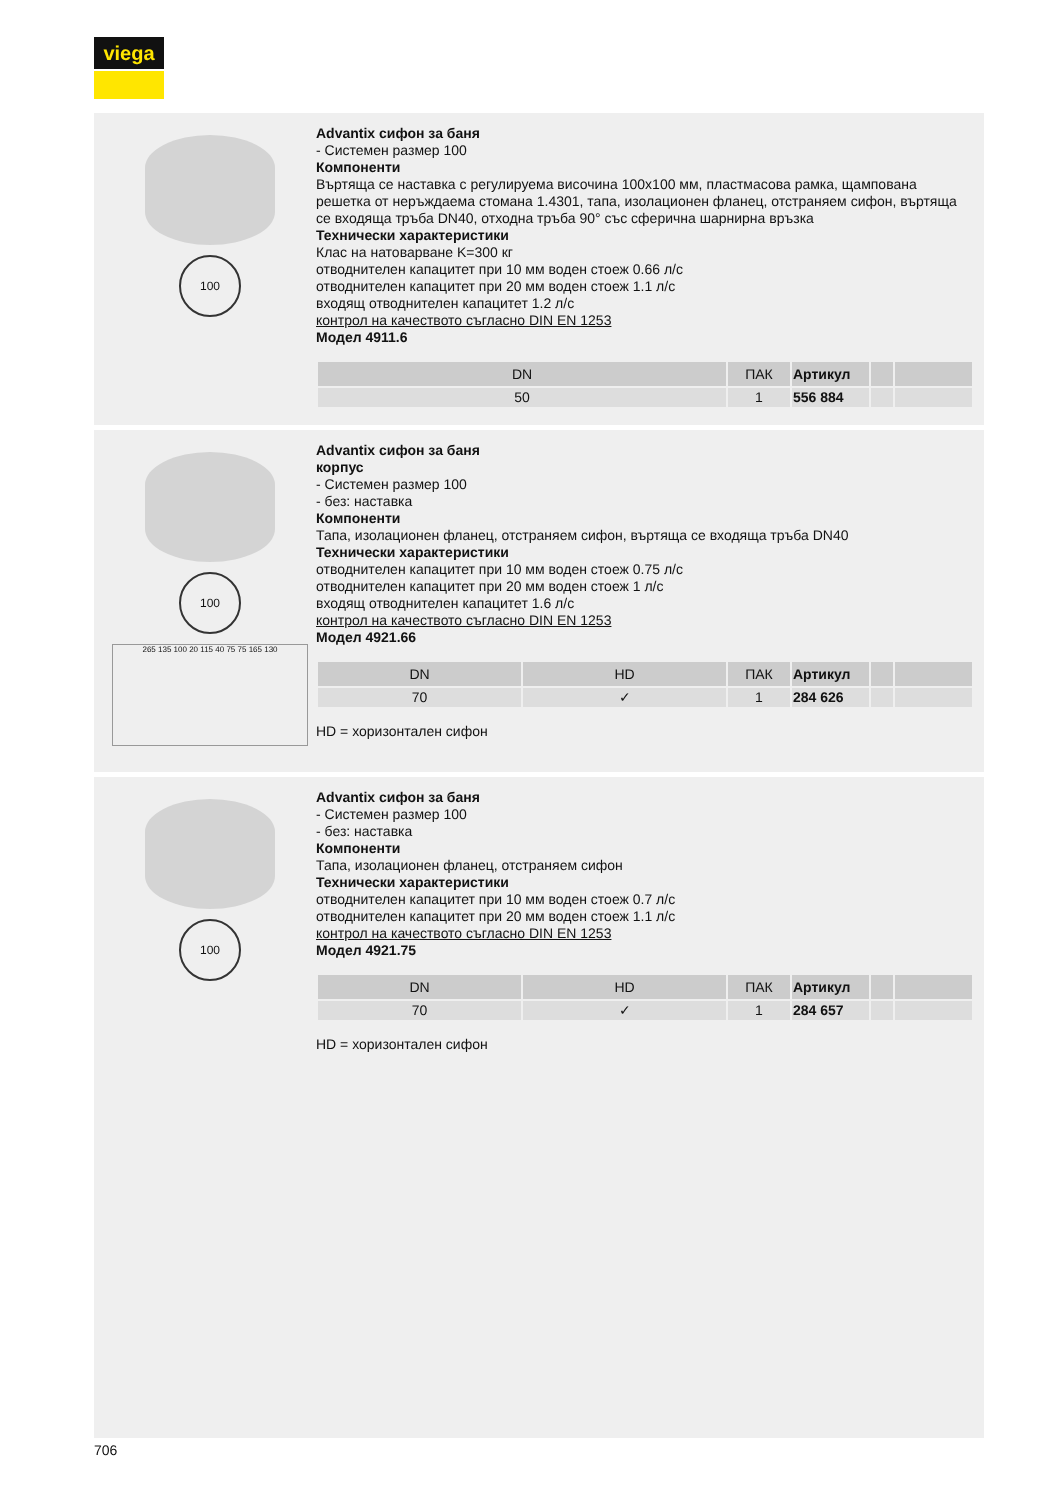viega
100
Advantix сифон за баня
- Системен размер 100
Компоненти
Въртяща се наставка с регулируема височина 100x100 мм, пластмасова рамка, щампована решетка от неръждаема стомана 1.4301, тапа, изолационен фланец, отстраняем сифон, въртяща се входяща тръба DN40, отходна тръба 90° със сферична шарнирна връзка
Технически характеристики
Клас на натоварване K=300 кг
отводнителен капацитет при 10 мм воден стоеж 0.66 л/с
отводнителен капацитет при 20 мм воден стоеж 1.1 л/с
входящ отводнителен капацитет 1.2 л/с
контрол на качеството съгласно DIN EN 1253
Модел 4911.6
| DN | ПАК | Артикул | | |
| --- | --- | --- | --- | --- |
| 50 | 1 | 556 884 | | |
100
265 135 100 20 115 40 75 75 165 130
Advantix сифон за баня
корпус
- Системен размер 100
- без: наставка
Компоненти
Тапа, изолационен фланец, отстраняем сифон, въртяща се входяща тръба DN40
Технически характеристики
отводнителен капацитет при 10 мм воден стоеж 0.75 л/с
отводнителен капацитет при 20 мм воден стоеж 1 л/с
входящ отводнителен капацитет 1.6 л/с
контрол на качеството съгласно DIN EN 1253
Модел 4921.66
| DN | HD | ПАК | Артикул | | |
| --- | --- | --- | --- | --- | --- |
| 70 | ✓ | 1 | 284 626 | | |
HD = хоризонтален сифон
100
Advantix сифон за баня
- Системен размер 100
- без: наставка
Компоненти
Тапа, изолационен фланец, отстраняем сифон
Технически характеристики
отводнителен капацитет при 10 мм воден стоеж 0.7 л/с
отводнителен капацитет при 20 мм воден стоеж 1.1 л/с
контрол на качеството съгласно DIN EN 1253
Модел 4921.75
| DN | HD | ПАК | Артикул | | |
| --- | --- | --- | --- | --- | --- |
| 70 | ✓ | 1 | 284 657 | | |
HD = хоризонтален сифон
706